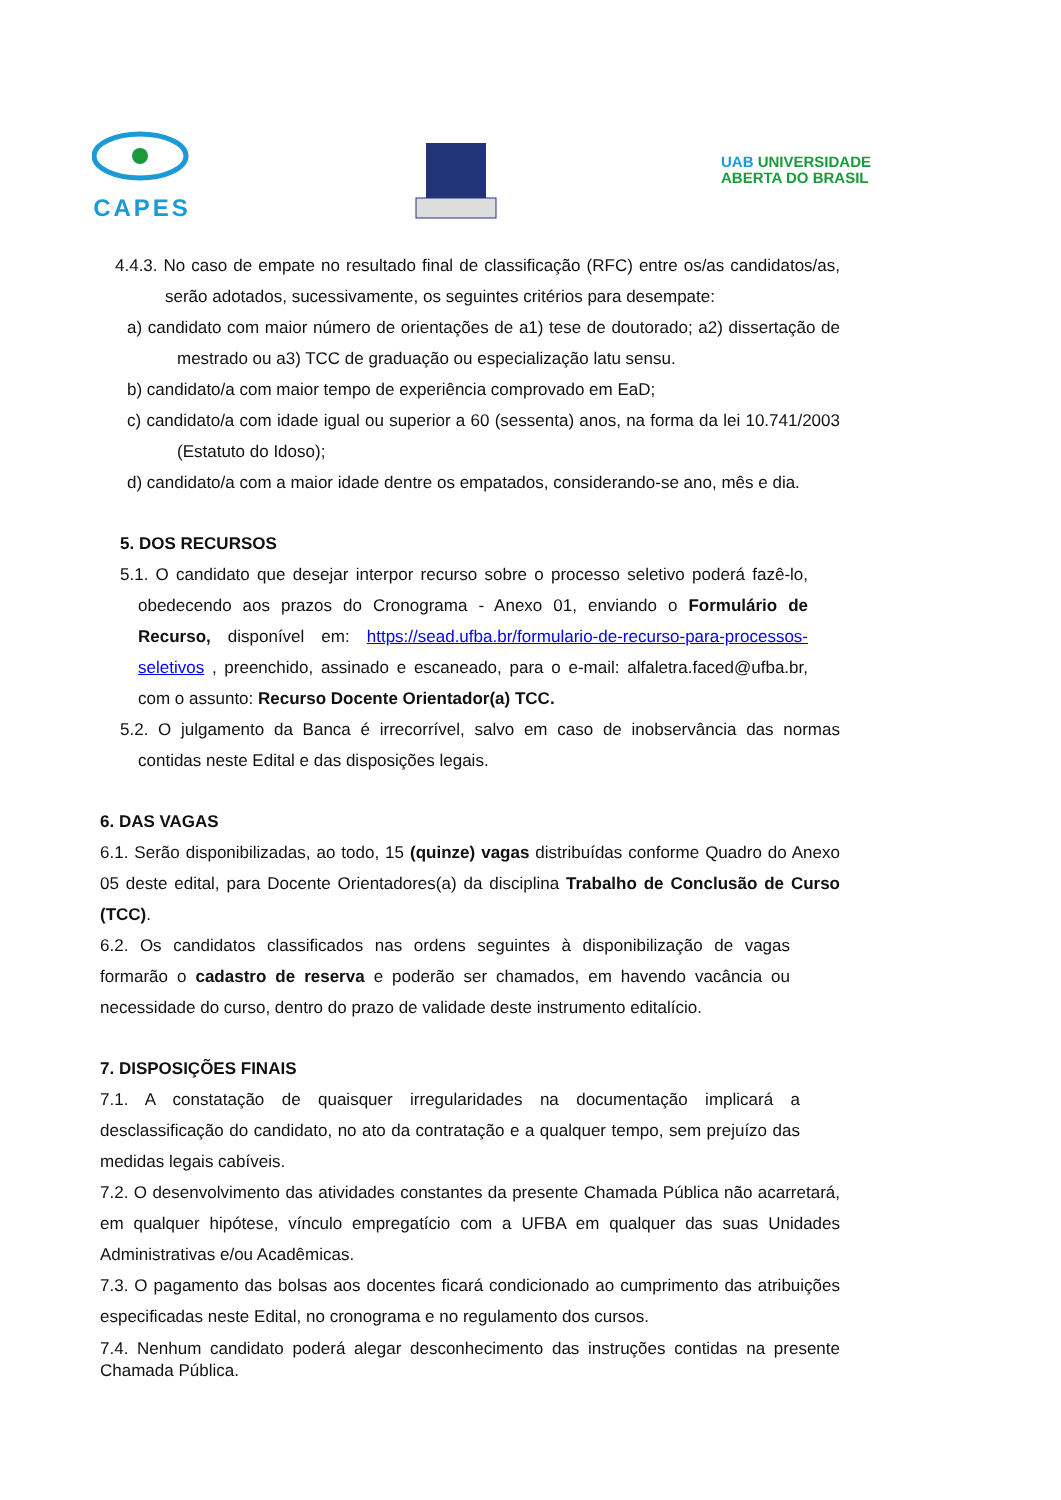CAPES
UAB UNIVERSIDADE
ABERTA DO BRASIL
4.4.3. No caso de empate no resultado final de classificação (RFC) entre os/as candidatos/as, serão adotados, sucessivamente, os seguintes critérios para desempate:
a) candidato com maior número de orientações de a1) tese de doutorado; a2) dissertação de mestrado ou a3) TCC de graduação ou especialização latu sensu.
b) candidato/a com maior tempo de experiência comprovado em EaD;
c) candidato/a com idade igual ou superior a 60 (sessenta) anos, na forma da lei 10.741/2003 (Estatuto do Idoso);
d) candidato/a com a maior idade dentre os empatados, considerando-se ano, mês e dia.
5. DOS RECURSOS
5.1. O candidato que desejar interpor recurso sobre o processo seletivo poderá fazê-lo, obedecendo aos prazos do Cronograma - Anexo 01, enviando o Formulário de Recurso, disponível em: https://sead.ufba.br/formulario-de-recurso-para-processos-seletivos , preenchido, assinado e escaneado, para o e-mail: alfaletra.faced@ufba.br, com o assunto: Recurso Docente Orientador(a) TCC.
5.2. O julgamento da Banca é irrecorrível, salvo em caso de inobservância das normas contidas neste Edital e das disposições legais.
6. DAS VAGAS
6.1. Serão disponibilizadas, ao todo, 15 (quinze) vagas distribuídas conforme Quadro do Anexo 05 deste edital, para Docente Orientadores(a) da disciplina Trabalho de Conclusão de Curso (TCC).
6.2. Os candidatos classificados nas ordens seguintes à disponibilização de vagas formarão o cadastro de reserva e poderão ser chamados, em havendo vacância ou necessidade do curso, dentro do prazo de validade deste instrumento editalício.
7. DISPOSIÇÕES FINAIS
7.1. A constatação de quaisquer irregularidades na documentação implicará a desclassificação do candidato, no ato da contratação e a qualquer tempo, sem prejuízo das medidas legais cabíveis.
7.2. O desenvolvimento das atividades constantes da presente Chamada Pública não acarretará, em qualquer hipótese, vínculo empregatício com a UFBA em qualquer das suas Unidades Administrativas e/ou Acadêmicas.
7.3. O pagamento das bolsas aos docentes ficará condicionado ao cumprimento das atribuições especificadas neste Edital, no cronograma e no regulamento dos cursos.
7.4. Nenhum candidato poderá alegar desconhecimento das instruções contidas na presente Chamada Pública.